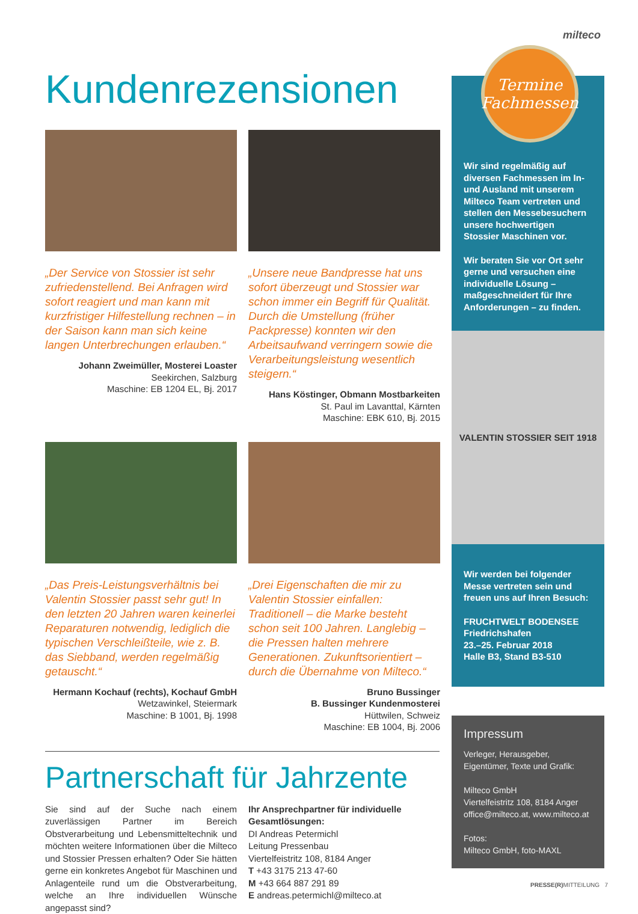milteco
Kundenrezensionen
„Der Service von Stossier ist sehr zufriedenstellend. Bei Anfragen wird sofort reagiert und man kann mit kurzfristiger Hilfestellung rechnen – in der Saison kann man sich keine langen Unterbrechungen erlauben.“
Johann Zweimüller, Mosterei Loaster
Seekirchen, Salzburg
Maschine: EB 1204 EL, Bj. 2017
„Unsere neue Bandpresse hat uns sofort überzeugt und Stossier war schon immer ein Begriff für Qualität. Durch die Umstellung (früher Packpresse) konnten wir den Arbeitsaufwand verringern sowie die Verarbeitungsleistung wesentlich steigern.“
Hans Köstinger, Obmann Mostbarkeiten
St. Paul im Lavanttal, Kärnten
Maschine: EBK 610, Bj. 2015
„Das Preis-Leistungsverhältnis bei Valentin Stossier passt sehr gut! In den letzten 20 Jahren waren keinerlei Reparaturen notwendig, lediglich die typischen Verschleißteile, wie z. B. das Siebband, werden regelmäßig getauscht.“
Hermann Kochauf (rechts), Kochauf GmbH
Wetzawinkel, Steiermark
Maschine: B 1001, Bj. 1998
„Drei Eigenschaften die mir zu Valentin Stossier einfallen: Traditionell – die Marke besteht schon seit 100 Jahren. Langlebig – die Pressen halten mehrere Generationen. Zukunftsorientiert – durch die Übernahme von Milteco.“
Bruno Bussinger
B. Bussinger Kundenmosterei
Hüttwilen, Schweiz
Maschine: EB 1004, Bj. 2006
Partnerschaft für Jahrzente
Sie sind auf der Suche nach einem zuverlässigen Partner im Bereich Obstverarbeitung und Lebensmitteltechnik und möchten weitere Informationen über die Milteco und Stossier Pressen erhalten? Oder Sie hätten gerne ein konkretes Angebot für Maschinen und Anlagenteile rund um die Obstverarbeitung, welche an Ihre individuellen Wünsche angepasst sind?
Ihr Ansprechpartner für individuelle Gesamtlösungen:
DI Andreas Petermichl
Leitung Pressenbau
Viertelfeistritz 108, 8184 Anger
T +43 3175 213 47-60
M +43 664 887 291 89
E andreas.petermichl@milteco.at
Wir sind regelmäßig auf diversen Fachmessen im In- und Ausland mit unserem Milteco Team vertreten und stellen den Messebesuchern unsere hochwertigen Stossier Maschinen vor.
Wir beraten Sie vor Ort sehr gerne und versuchen eine individuelle Lösung – maßgeschneidert für Ihre Anforderungen – zu finden.
VALENTIN STOSSIER SEIT 1918
Wir werden bei folgender Messe vertreten sein und freuen uns auf Ihren Besuch:
FRUCHTWELT BODENSEE
Friedrichshafen
23.–25. Februar 2018
Halle B3, Stand B3-510
Termine
Fachmessen
Impressum
Verleger, Herausgeber, Eigentümer, Texte und Grafik:
Milteco GmbH
Viertelfeistritz 108, 8184 Anger
office@milteco.at, www.milteco.at
Fotos:
Milteco GmbH, foto-MAXL
PRESSE(R) MITTEILUNG 7